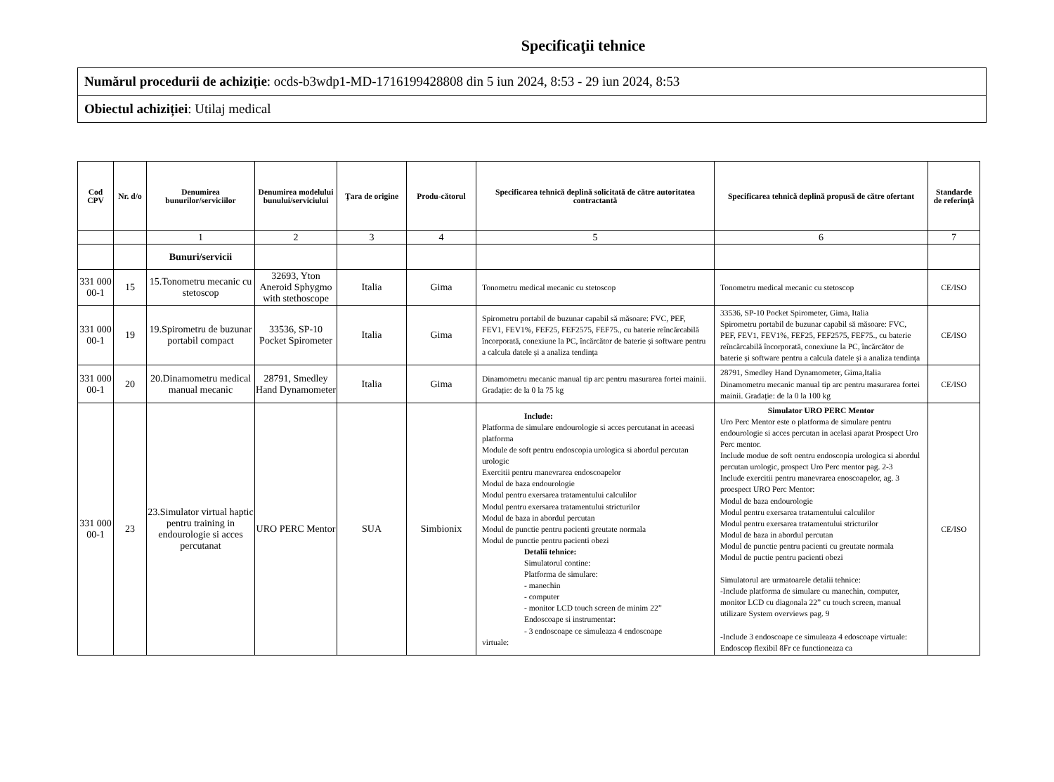Specificaţii tehnice
| Numărul procedurii de achiziție : ocds-b3wdp1-MD-1716199428808 din 5 iun 2024, 8:53 - 29 iun 2024, 8:53 |
| Obiectul achiziției : Utilaj medical |
| Cod CPV | Nr. d/o | Denumirea bunurilor/serviciilor | Denumirea modelului bunului/serviciului | Ţara de origine | Produ-cătorul | Specificarea tehnică deplină solicitată de către autoritatea contractantă | Specificarea tehnică deplină propusă de către ofertant | Standarde de referinţă |
| --- | --- | --- | --- | --- | --- | --- | --- | --- |
| | | 1 | 2 | 3 | 4 | 5 | 6 | 7 |
| | | Bunuri/servicii | | | | | | |
| 331 000 00-1 | 15 | 15.Tonometru mecanic cu stetoscop | 32693, Yton Aneroid Sphygmo with stethoscope | Italia | Gima | Tonometru medical mecanic cu stetoscop | Tonometru medical mecanic cu stetoscop | CE/ISO |
| 331 000 00-1 | 19 | 19.Spirometru de buzunar portabil compact | 33536, SP-10 Pocket Spirometer | Italia | Gima | Spirometru portabil de buzunar capabil să măsoare: FVC, PEF, FEV1, FEV1%, FEF25, FEF2575, FEF75., cu baterie reîncărcabilă încorporată, conexiune la PC, încărcător de baterie și software pentru a calcula datele și a analiza tendința | 33536, SP-10 Pocket Spirometer, Gima, Italia Spirometru portabil de buzunar capabil să măsoare: FVC, PEF, FEV1, FEV1%, FEF25, FEF2575, FEF75., cu baterie reîncărcabilă încorporată, conexiune la PC, încărcător de baterie și software pentru a calcula datele și a analiza tendința | CE/ISO |
| 331 000 00-1 | 20 | 20.Dinamometru medical manual mecanic | 28791, Smedley Hand Dynamometer | Italia | Gima | Dinamometru mecanic manual tip arc pentru masurarea fortei mainii. Gradație: de la 0 la 75 kg | 28791, Smedley Hand Dynamometer, Gima,Italia Dinamometru mecanic manual tip arc pentru masurarea fortei mainii. Gradație: de la 0 la 100 kg | CE/ISO |
| 331 000 00-1 | 23 | 23.Simulator virtual haptic pentru training in endourologie si acces percutanat | URO PERC Mentor | SUA | Simbionix | Include: Platforma de simulare endourologie si acces percutanat in aceeasi platforma Module de soft pentru endoscopia urologica si abordul percutan urologic Exercitii pentru manevrarea endoscoapelor Modul de baza endourologie Modul pentru exersarea tratamentului calculilor Modul pentru exersarea tratamentului stricturilor Modul de baza in abordul percutan Modul de punctie pentru pacienti greutate normala Modul de punctie pentru pacienti obezi Detalii tehnice: Simulatorul contine: Platforma de simulare: - manechin - computer - monitor LCD touch screen de minim 22” Endoscoape si instrumentar: - 3 endoscoape ce simuleaza 4 endoscoape virtuale: | Simulator URO PERC Mentor Uro Perc Mentor este o platforma de simulare pentru endourologie si acces percutan in acelasi aparat Prospect Uro Perc mentor. Include modue de soft oentru endoscopia urologica si abordul percutan urologic, prospect Uro Perc mentor pag. 2-3 Include exercitii pentru manevrarea enoscoapelor, ag. 3 proespect URO Perc Mentor: Modul de baza endourologie Modul pentru exersarea tratamentului calculilor Modul pentru exersarea tratamentului stricturilor Modul de baza in abordul percutan Modul de punctie pentru pacienti cu greutate normala Modul de puctie pentru pacienti obezi Simulatorul are urmatoarele detalii tehnice: -Include platforma de simulare cu manechin, computer, monitor LCD cu diagonala 22” cu touch screen, manual utilizare System overviews pag. 9 -Include 3 endoscoape ce simuleaza 4 edoscoape virtuale: Endoscop flexibil 8Fr ce functioneaza ca | CE/ISO |